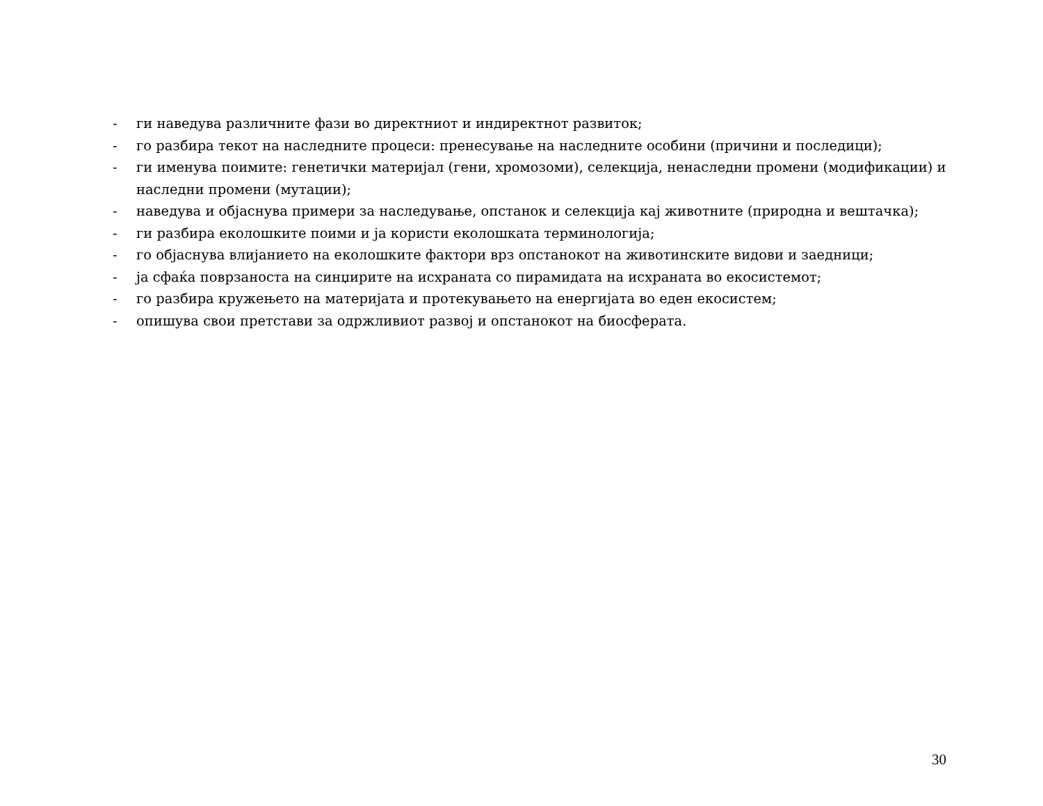- ги наведува различните фази во директниот и индиректнот развиток;
- го разбира текот на наследните процеси: пренесување на наследните особини (причини и последици);
- ги именува поимите: генетички материјал (гени, хромозоми), селекција, ненаследни промени (модификации) и наследни промени (мутации);
- наведува и објаснува примери за наследување, опстанок и селекција кај животните (природна и вештачка);
- ги разбира еколошките поими и ја користи еколошката терминологија;
- го објаснува влијанието на еколошките фактори врз опстанокот на животинските видови и заедници;
- ја сфаќа поврзаноста на синџирите на исхраната со пирамидата на исхраната во екосистемот;
- го разбира кружењето на материјата и протекувањето на енергијата во еден екосистем;
- опишува свои претстави за одржливиот развој и опстанокот на биосферата.
30